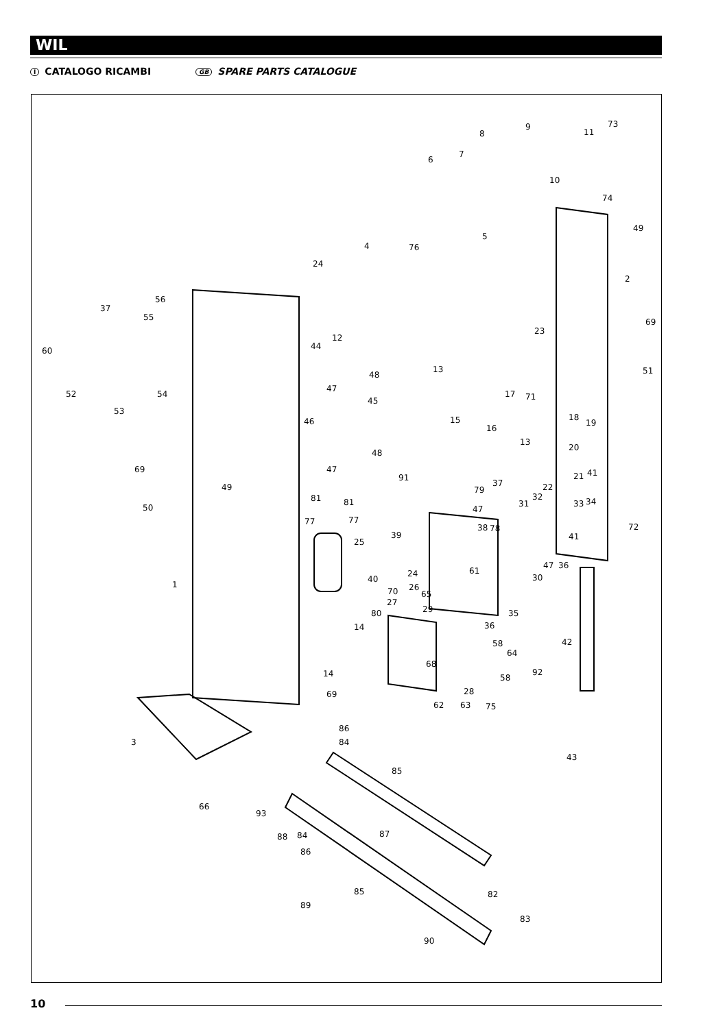WIL
I CATALOGO RICAMBI GB SPARE PARTS CATALOGUE
73 9
11 8
7
6
10
74
49
5
4 76
24
2
56
37
55 69
12
23
60 44
51 48
13
47
52 54 17 71 45
53
15
16
18
19 46
13
20
48
47 41 21
69
49 22
91
79
37
32
50
81 81
47
31 33 34
77 77
38 78 72
41 39
25
47 36
61 24
40 30
1 26
65 70
27
29 35 80
36 14
58 42
64
68
92 14 58
69 28
62 63 75
3
86
84
43
85
66
93
88 84 87
86
85 82
89
83
90
10